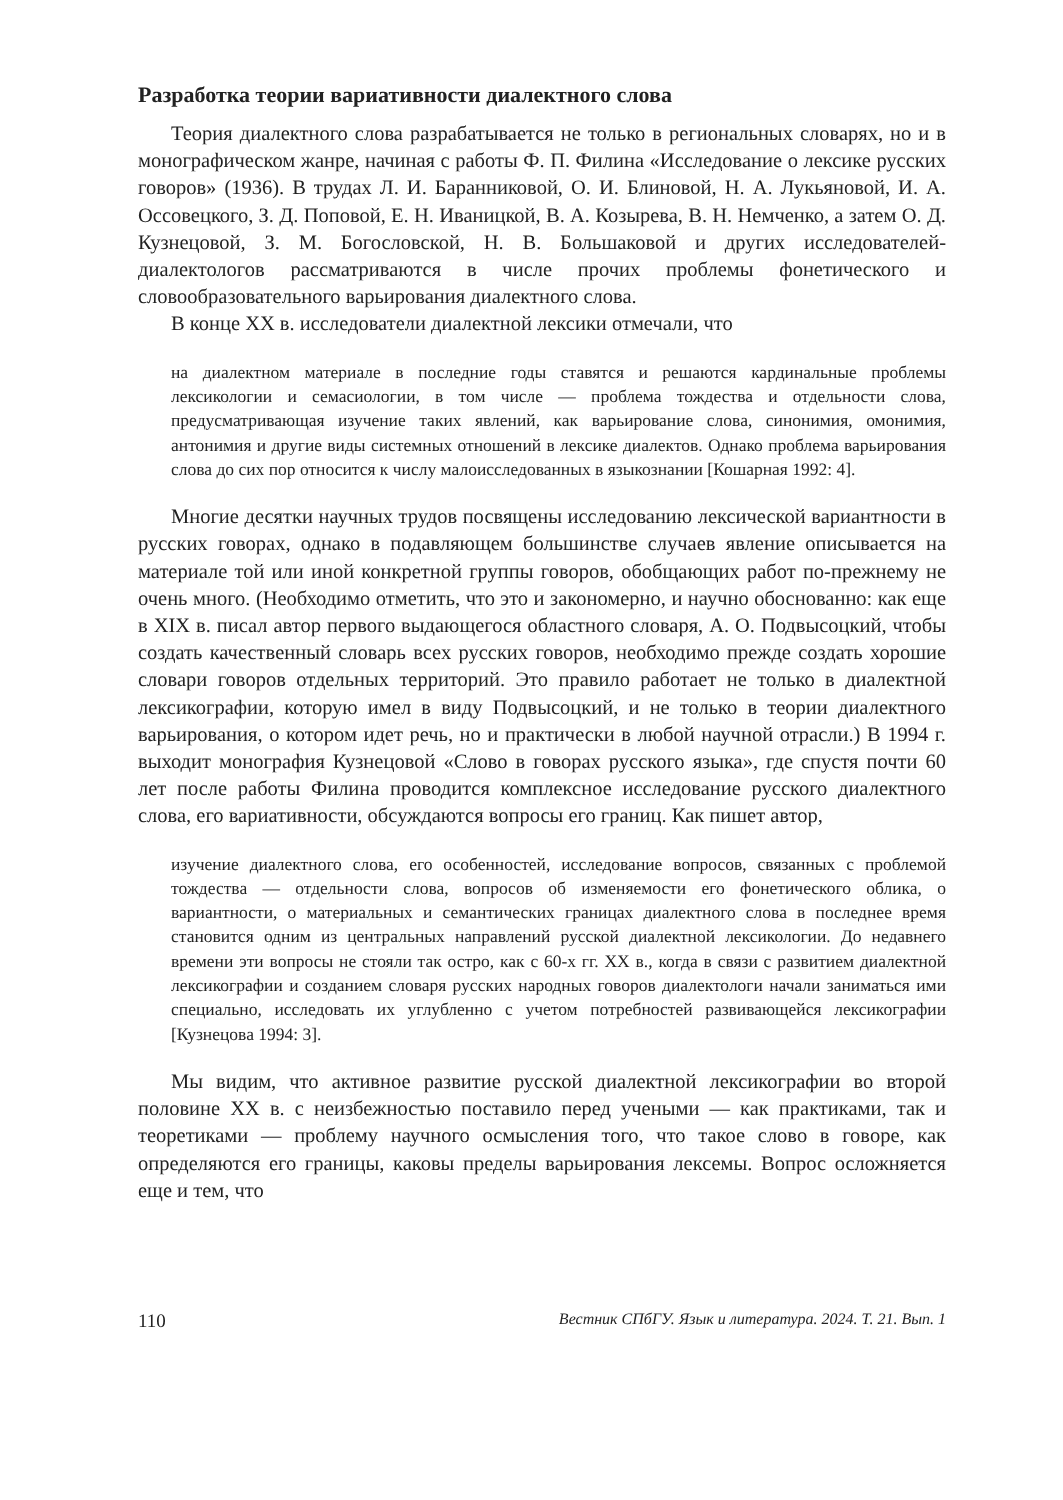Разработка теории вариативности диалектного слова
Теория диалектного слова разрабатывается не только в региональных словарях, но и в монографическом жанре, начиная с работы Ф. П. Филина «Исследование о лексике русских говоров» (1936). В трудах Л. И. Баранниковой, О. И. Блиновой, Н. А. Лукьяновой, И. А. Оссовецкого, З. Д. Поповой, Е. Н. Иваницкой, В. А. Козырева, В. Н. Немченко, а затем О. Д. Кузнецовой, З. М. Богословской, Н. В. Большаковой и других исследователей-диалектологов рассматриваются в числе прочих проблемы фонетического и словообразовательного варьирования диалектного слова.
В конце XX в. исследователи диалектной лексики отмечали, что
на диалектном материале в последние годы ставятся и решаются кардинальные проблемы лексикологии и семасиологии, в том числе — проблема тождества и отдельности слова, предусматривающая изучение таких явлений, как варьирование слова, синонимия, омонимия, антонимия и другие виды системных отношений в лексике диалектов. Однако проблема варьирования слова до сих пор относится к числу малоисследованных в языкознании [Кошарная 1992: 4].
Многие десятки научных трудов посвящены исследованию лексической вариантности в русских говорах, однако в подавляющем большинстве случаев явление описывается на материале той или иной конкретной группы говоров, обобщающих работ по-прежнему не очень много. (Необходимо отметить, что это и закономерно, и научно обоснованно: как еще в XIX в. писал автор первого выдающегося областного словаря, А. О. Подвысоцкий, чтобы создать качественный словарь всех русских говоров, необходимо прежде создать хорошие словари говоров отдельных территорий. Это правило работает не только в диалектной лексикографии, которую имел в виду Подвысоцкий, и не только в теории диалектного варьирования, о котором идет речь, но и практически в любой научной отрасли.) В 1994 г. выходит монография Кузнецовой «Слово в говорах русского языка», где спустя почти 60 лет после работы Филина проводится комплексное исследование русского диалектного слова, его вариативности, обсуждаются вопросы его границ. Как пишет автор,
изучение диалектного слова, его особенностей, исследование вопросов, связанных с проблемой тождества — отдельности слова, вопросов об изменяемости его фонетического облика, о вариантности, о материальных и семантических границах диалектного слова в последнее время становится одним из центральных направлений русской диалектной лексикологии. До недавнего времени эти вопросы не стояли так остро, как с 60-х гг. XX в., когда в связи с развитием диалектной лексикографии и созданием словаря русских народных говоров диалектологи начали заниматься ими специально, исследовать их углубленно с учетом потребностей развивающейся лексикографии [Кузнецова 1994: 3].
Мы видим, что активное развитие русской диалектной лексикографии во второй половине XX в. с неизбежностью поставило перед учеными — как практиками, так и теоретиками — проблему научного осмысления того, что такое слово в говоре, как определяются его границы, каковы пределы варьирования лексемы. Вопрос осложняется еще и тем, что
110 Вестник СПбГУ. Язык и литература. 2024. Т. 21. Вып. 1